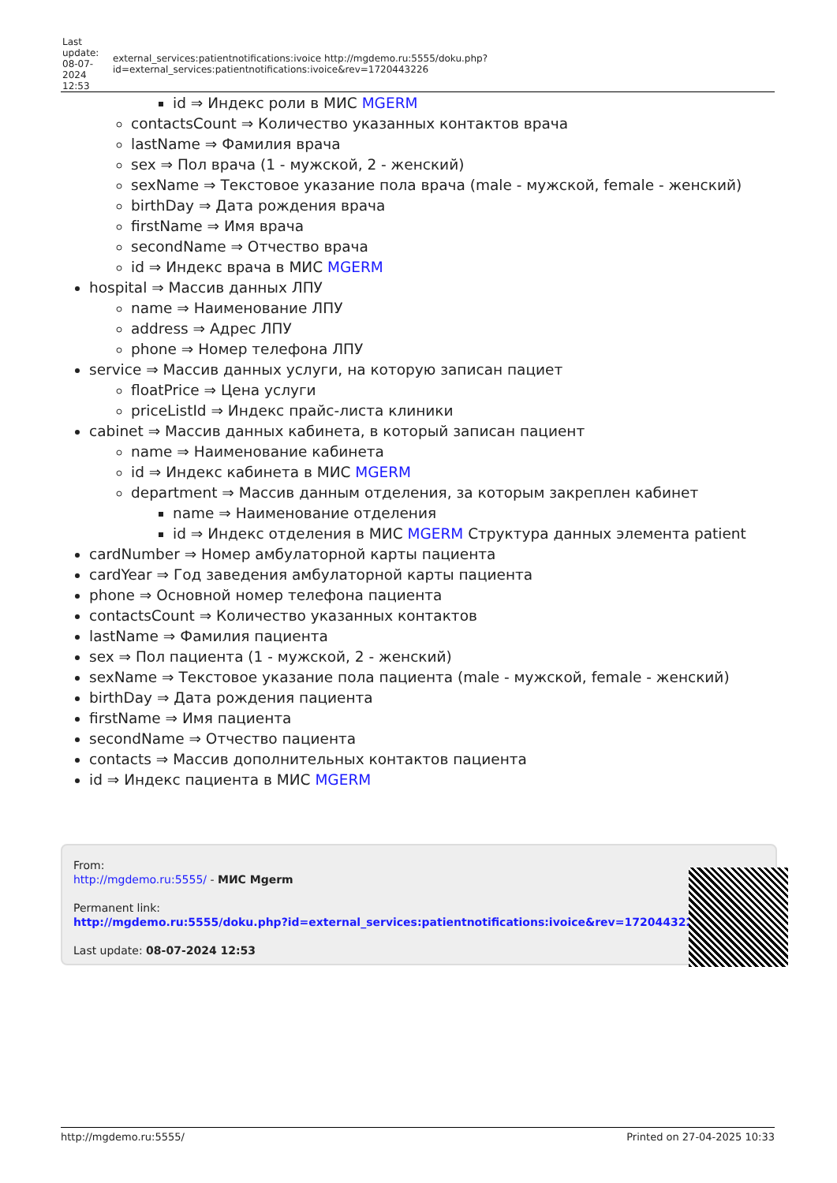| Last update: 08-07-2024 12:53 | external_services:patientnotifications:ivoice http://mgdemo.ru:5555/doku.php?id=external_services:patientnotifications:ivoice&rev=1720443226 |
id ⇒ Индекс роли в МИС MGERM
contactsCount ⇒ Количество указанных контактов врача
lastName ⇒ Фамилия врача
sex ⇒ Пол врача (1 - мужской, 2 - женский)
sexName ⇒ Текстовое указание пола врача (male - мужской, female - женский)
birthDay ⇒ Дата рождения врача
firstName ⇒ Имя врача
secondName ⇒ Отчество врача
id ⇒ Индекс врача в МИС MGERM
hospital ⇒ Массив данных ЛПУ
name ⇒ Наименование ЛПУ
address ⇒ Адрес ЛПУ
phone ⇒ Номер телефона ЛПУ
service ⇒ Массив данных услуги, на которую записан пациет
floatPrice ⇒ Цена услуги
priceListId ⇒ Индекс прайс-листа клиники
cabinet ⇒ Массив данных кабинета, в который записан пациент
name ⇒ Наименование кабинета
id ⇒ Индекс кабинета в МИС MGERM
department ⇒ Массив данным отделения, за которым закреплен кабинет
name ⇒ Наименование отделения
id ⇒ Индекс отделения в МИС MGERM Структура данных элемента patient
cardNumber ⇒ Номер амбулаторной карты пациента
cardYear ⇒ Год заведения амбулаторной карты пациента
phone ⇒ Основной номер телефона пациента
contactsCount ⇒ Количество указанных контактов
lastName ⇒ Фамилия пациента
sex ⇒ Пол пациента (1 - мужской, 2 - женский)
sexName ⇒ Текстовое указание пола пациента (male - мужской, female - женский)
birthDay ⇒ Дата рождения пациента
firstName ⇒ Имя пациента
secondName ⇒ Отчество пациента
contacts ⇒ Массив дополнительных контактов пациента
id ⇒ Индекс пациента в МИС MGERM
From:
http://mgdemo.ru:5555/ - МИС Mgerm
Permanent link:
http://mgdemo.ru:5555/doku.php?id=external_services:patientnotifications:ivoice&rev=1720443226
Last update: 08-07-2024 12:53
http://mgdemo.ru:5555/ Printed on 27-04-2025 10:33